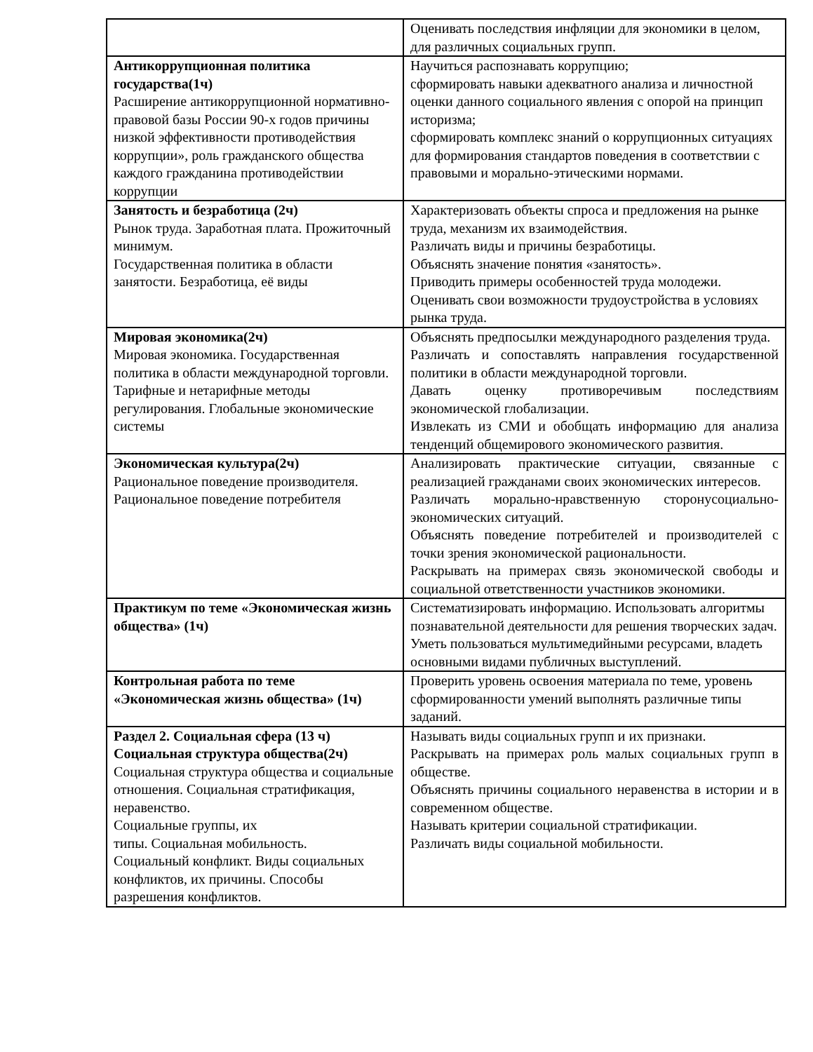| | Оценивать последствия инфляции для экономики в целом, для различных социальных групп. |
| Антикоррупционная политика государства(1ч) Расширение антикоррупционной нормативно-правовой базы России 90-х годов причины низкой эффективности противодействия коррупции», роль гражданского общества каждого гражданина противодействии коррупции | Научиться распознавать коррупцию; сформировать навыки адекватного анализа и личностной оценки данного социального явления с опорой на принцип историзма; сформировать комплекс знаний о коррупционных ситуациях для формирования стандартов поведения в соответствии с правовыми и морально-этическими нормами. |
| Занятость и безработица (2ч) Рынок труда. Заработная плата. Прожиточный минимум. Государственная политика в области занятости. Безработица, её виды | Характеризовать объекты спроса и предложения на рынке труда, механизм их взаимодействия. Различать виды и причины безработицы. Объяснять значение понятия «занятость». Приводить примеры особенностей труда молодежи. Оценивать свои возможности трудоустройства в условиях рынка труда. |
| Мировая экономика(2ч) Мировая экономика. Государственная политика в области международной торговли. Тарифные и нетарифные методы регулирования. Глобальные экономические системы | Объяснять предпосылки международного разделения труда. Различать и сопоставлять направления государственной политики в области международной торговли. Давать оценку противоречивым последствиям экономической глобализации. Извлекать из СМИ и обобщать информацию для анализа тенденций общемирового экономического развития. |
| Экономическая культура(2ч) Рациональное поведение производителя. Рациональное поведение потребителя | Анализировать практические ситуации, связанные с реализацией гражданами своих экономических интересов. Различать морально-нравственную сторонусоциально-экономических ситуаций. Объяснять поведение потребителей и производителей с точки зрения экономической рациональности. Раскрывать на примерах связь экономической свободы и социальной ответственности участников экономики. |
| Практикум по теме «Экономическая жизнь общества» (1ч) | Систематизировать информацию. Использовать алгоритмы познавательной деятельности для решения творческих задач. Уметь пользоваться мультимедийными ресурсами, владеть основными видами публичных выступлений. |
| Контрольная работа по теме «Экономическая жизнь общества» (1ч) | Проверить уровень освоения материала по теме, уровень сформированности умений выполнять различные типы заданий. |
| Раздел 2. Социальная сфера (13 ч) Социальная структура общества(2ч) Социальная структура общества и социальные отношения. Социальная стратификация, неравенство. Социальные группы, их типы. Социальная мобильность. Социальный конфликт. Виды социальных конфликтов, их причины. Способы разрешения конфликтов. | Называть виды социальных групп и их признаки. Раскрывать на примерах роль малых социальных групп в обществе. Объяснять причины социального неравенства в истории и в современном обществе. Называть критерии социальной стратификации. Различать виды социальной мобильности. |